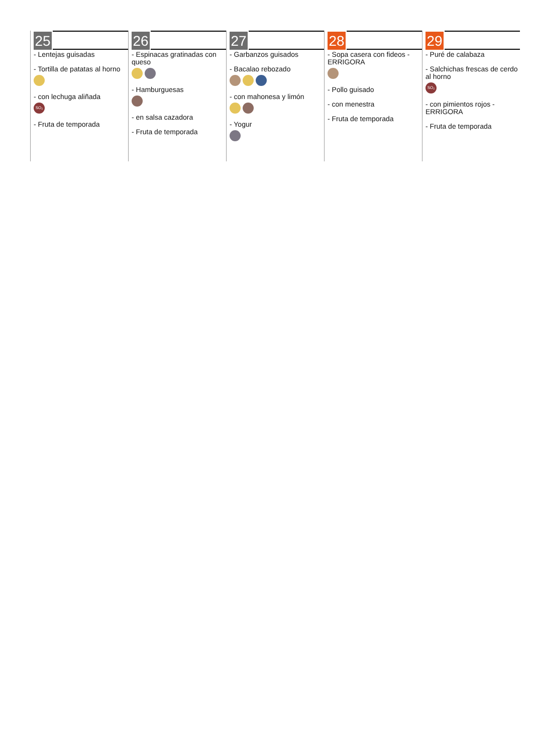25
- Lentejas guisadas
- Tortilla de patatas al horno
- con lechuga aliñada
SO₂
- Fruta de temporada
26
- Espinacas gratinadas con queso
- Hamburguesas
- en salsa cazadora
- Fruta de temporada
27
- Garbanzos guisados
- Bacalao rebozado
- con mahonesa y limón
- Yogur
28
- Sopa casera con fideos - ERRIGORA
- Pollo guisado
- con menestra
- Fruta de temporada
29
- Puré de calabaza
- Salchichas frescas de cerdo al horno
SO₂
- con pimientos rojos - ERRIGORA
- Fruta de temporada